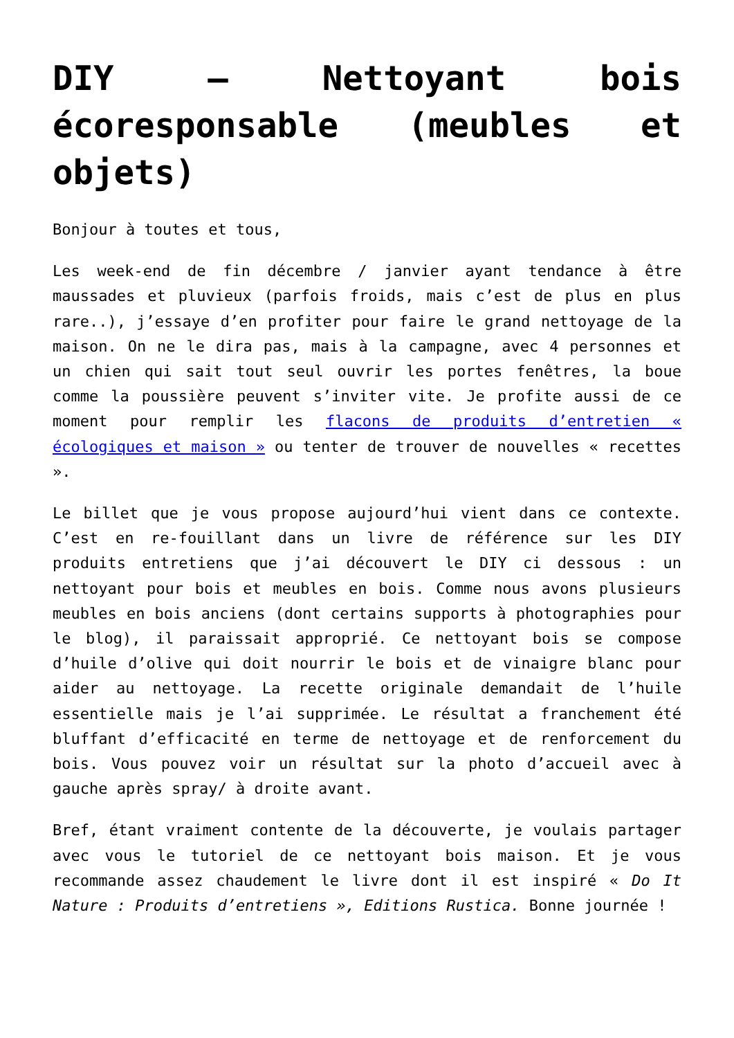DIY – Nettoyant bois écoresponsable (meubles et objets)
Bonjour à toutes et tous,
Les week-end de fin décembre / janvier ayant tendance à être maussades et pluvieux (parfois froids, mais c’est de plus en plus rare..), j’essaye d’en profiter pour faire le grand nettoyage de la maison. On ne le dira pas, mais à la campagne, avec 4 personnes et un chien qui sait tout seul ouvrir les portes fenêtres, la boue comme la poussière peuvent s’inviter vite. Je profite aussi de ce moment pour remplir les flacons de produits d’entretien « écologiques et maison » ou tenter de trouver de nouvelles « recettes ».
Le billet que je vous propose aujourd’hui vient dans ce contexte. C’est en re-fouillant dans un livre de référence sur les DIY produits entretiens que j’ai découvert le DIY ci dessous : un nettoyant pour bois et meubles en bois. Comme nous avons plusieurs meubles en bois anciens (dont certains supports à photographies pour le blog), il paraissait approprié. Ce nettoyant bois se compose d’huile d’olive qui doit nourrir le bois et de vinaigre blanc pour aider au nettoyage. La recette originale demandait de l’huile essentielle mais je l’ai supprimée. Le résultat a franchement été bluffant d’efficacité en terme de nettoyage et de renforcement du bois. Vous pouvez voir un résultat sur la photo d’accueil avec à gauche après spray/ à droite avant.
Bref, étant vraiment contente de la découverte, je voulais partager avec vous le tutoriel de ce nettoyant bois maison. Et je vous recommande assez chaudement le livre dont il est inspiré « Do It Nature : Produits d’entretiens », Editions Rustica. Bonne journée !